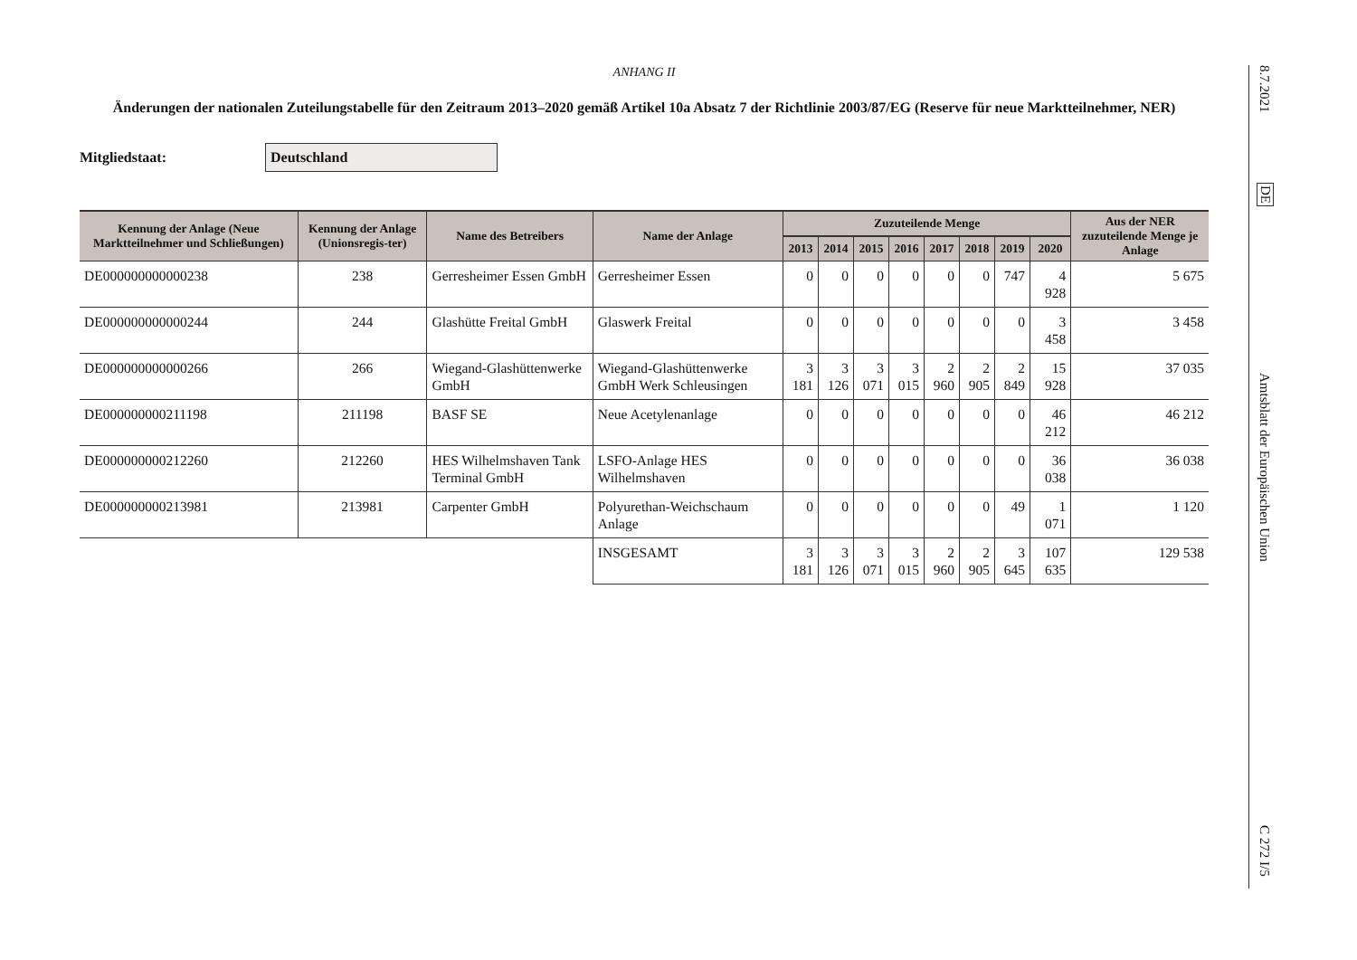ANHANG II
Änderungen der nationalen Zuteilungstabelle für den Zeitraum 2013–2020 gemäß Artikel 10a Absatz 7 der Richtlinie 2003/87/EG (Reserve für neue Marktteilnehmer, NER)
Mitgliedstaat:
Deutschland
| Kennung der Anlage (Neue Marktteilnehmer und Schließungen) | Kennung der Anlage (Unionsregis-ter) | Name des Betreibers | Name der Anlage | Zuzuteilende Menge | | | | | | | | Aus der NER zuzuteilende Menge je Anlage |
| --- | --- | --- | --- | --- | --- | --- | --- | --- | --- | --- | --- | --- |
| | | | | 2013 | 2014 | 2015 | 2016 | 2017 | 2018 | 2019 | 2020 | |
| DE000000000000238 | 238 | Gerresheimer Essen GmbH | Gerresheimer Essen | 0 | 0 | 0 | 0 | 0 | 0 | 747 | 4 928 | 5 675 |
| DE000000000000244 | 244 | Glashütte Freital GmbH | Glaswerk Freital | 0 | 0 | 0 | 0 | 0 | 0 | 0 | 3 458 | 3 458 |
| DE000000000000266 | 266 | Wiegand-Glashüttenwerke GmbH | Wiegand-Glashüttenwerke GmbH Werk Schleusingen | 3 181 | 3 126 | 3 071 | 3 015 | 2 960 | 2 905 | 2 849 | 15 928 | 37 035 |
| DE000000000211198 | 211198 | BASF SE | Neue Acetylenanlage | 0 | 0 | 0 | 0 | 0 | 0 | 0 | 46 212 | 46 212 |
| DE000000000212260 | 212260 | HES Wilhelmshaven Tank Terminal GmbH | LSFO-Anlage HES Wilhelmshaven | 0 | 0 | 0 | 0 | 0 | 0 | 0 | 36 038 | 36 038 |
| DE000000000213981 | 213981 | Carpenter GmbH | Polyurethan-Weichschaum Anlage | 0 | 0 | 0 | 0 | 0 | 0 | 49 | 1 071 | 1 120 |
| | | | INSGESAMT | 3 181 | 3 126 | 3 071 | 3 015 | 2 960 | 2 905 | 3 645 | 107 635 | 129 538 |
8.7.2021
DE
Amtsblatt der Europäischen Union
C 272 I/5